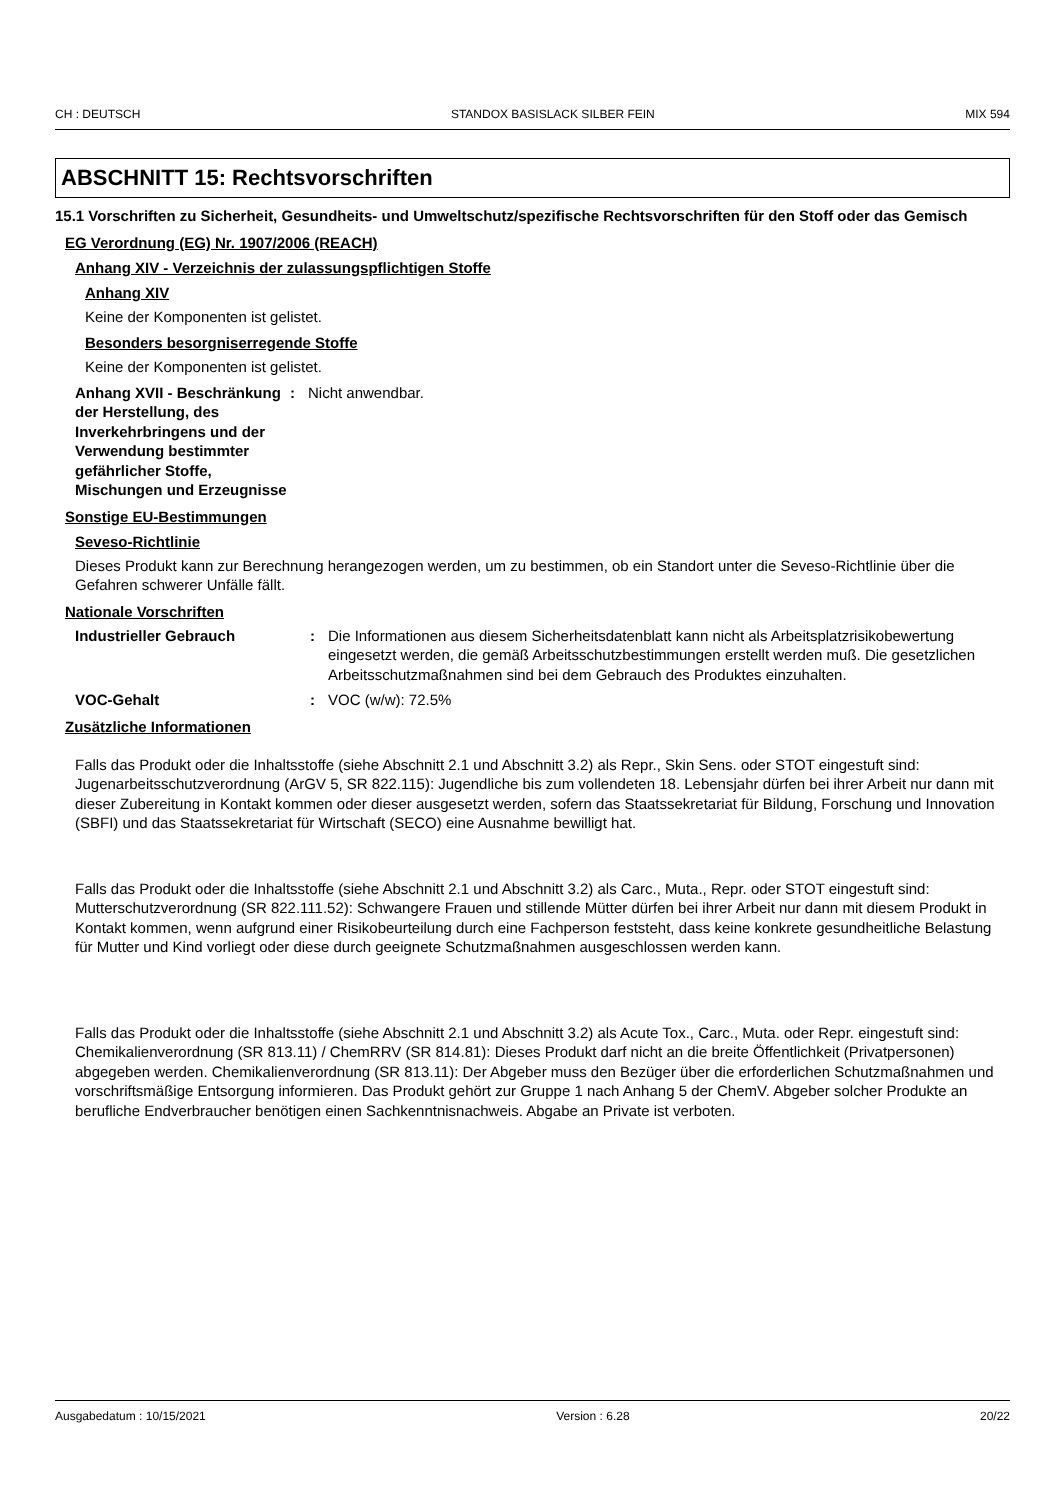CH : DEUTSCH STANDOX BASISLACK SILBER FEIN MIX 594
ABSCHNITT 15: Rechtsvorschriften
15.1 Vorschriften zu Sicherheit, Gesundheits- und Umweltschutz/spezifische Rechtsvorschriften für den Stoff oder das Gemisch
EG Verordnung (EG) Nr. 1907/2006 (REACH)
Anhang XIV - Verzeichnis der zulassungspflichtigen Stoffe
Anhang XIV
Keine der Komponenten ist gelistet.
Besonders besorgniserregende Stoffe
Keine der Komponenten ist gelistet.
Anhang XVII - Beschränkung der Herstellung, des Inverkehrbringens und der Verwendung bestimmter gefährlicher Stoffe, Mischungen und Erzeugnisse
: Nicht anwendbar.
Sonstige EU-Bestimmungen
Seveso-Richtlinie
Dieses Produkt kann zur Berechnung herangezogen werden, um zu bestimmen, ob ein Standort unter die Seveso-Richtlinie über die Gefahren schwerer Unfälle fällt.
Nationale Vorschriften
Industrieller Gebrauch : Die Informationen aus diesem Sicherheitsdatenblatt kann nicht als Arbeitsplatzrisikobewertung eingesetzt werden, die gemäß Arbeitsschutzbestimmungen erstellt werden muß. Die gesetzlichen Arbeitsschutzmaßnahmen sind bei dem Gebrauch des Produktes einzuhalten.
VOC-Gehalt : VOC (w/w): 72.5%
Zusätzliche Informationen
Falls das Produkt oder die Inhaltsstoffe (siehe Abschnitt 2.1 und Abschnitt 3.2) als Repr., Skin Sens. oder STOT eingestuft sind:
Jugenarbeitsschutzverordnung (ArGV 5, SR 822.115): Jugendliche bis zum vollendeten 18. Lebensjahr dürfen bei ihrer Arbeit nur dann mit dieser Zubereitung in Kontakt kommen oder dieser ausgesetzt werden, sofern das Staatssekretariat für Bildung, Forschung und Innovation (SBFI) und das Staatssekretariat für Wirtschaft (SECO) eine Ausnahme bewilligt hat.
Falls das Produkt oder die Inhaltsstoffe (siehe Abschnitt 2.1 und Abschnitt 3.2) als Carc., Muta., Repr. oder STOT eingestuft sind:
Mutterschutzverordnung (SR 822.111.52): Schwangere Frauen und stillende Mütter dürfen bei ihrer Arbeit nur dann mit diesem Produkt in Kontakt kommen, wenn aufgrund einer Risikobeurteilung durch eine Fachperson feststeht, dass keine konkrete gesundheitliche Belastung für Mutter und Kind vorliegt oder diese durch geeignete Schutzmaßnahmen ausgeschlossen werden kann.
Falls das Produkt oder die Inhaltsstoffe (siehe Abschnitt 2.1 und Abschnitt 3.2) als Acute Tox., Carc., Muta. oder Repr. eingestuft sind:
Chemikalienverordnung (SR 813.11) / ChemRRV (SR 814.81): Dieses Produkt darf nicht an die breite Öffentlichkeit (Privatpersonen) abgegeben werden. Chemikalienverordnung (SR 813.11): Der Abgeber muss den Bezüger über die erforderlichen Schutzmaßnahmen und vorschriftsmäßige Entsorgung informieren. Das Produkt gehört zur Gruppe 1 nach Anhang 5 der ChemV. Abgeber solcher Produkte an berufliche Endverbraucher benötigen einen Sachkenntnisnachweis. Abgabe an Private ist verboten.
Ausgabedatum : 10/15/2021 Version : 6.28 20/22